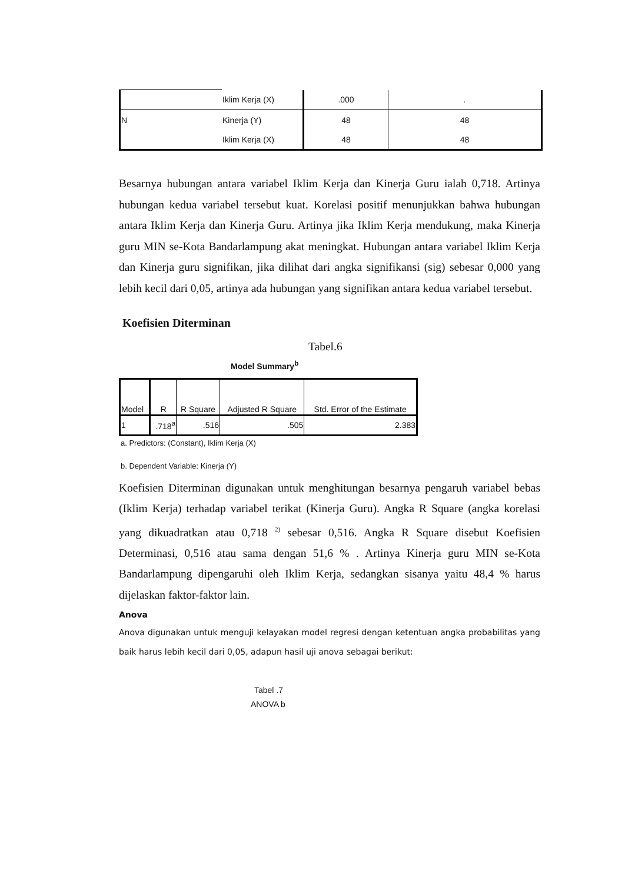| | Iklim Kerja (X) | .000 | . |
| N | Kinerja (Y) | 48 | 48 |
| | Iklim Kerja (X) | 48 | 48 |
Besarnya hubungan antara variabel Iklim Kerja dan Kinerja Guru ialah 0,718. Artinya hubungan kedua variabel tersebut kuat. Korelasi positif menunjukkan bahwa hubungan antara Iklim Kerja dan Kinerja Guru. Artinya jika Iklim Kerja mendukung, maka Kinerja guru MIN se-Kota Bandarlampung akat meningkat. Hubungan antara variabel Iklim Kerja dan Kinerja guru signifikan, jika dilihat dari angka signifikansi (sig) sebesar 0,000 yang lebih kecil dari 0,05, artinya ada hubungan yang signifikan antara kedua variabel tersebut.
Koefisien Diterminan
Tabel.6
Model Summary<sup>b</sup>
| Model | R | R Square | Adjusted R Square | Std. Error of the Estimate |
| --- | --- | --- | --- | --- |
| 1 | .718<sup>a</sup> | .516 | .505 | 2.383 |
a. Predictors: (Constant), Iklim Kerja (X)
b. Dependent Variable: Kinerja (Y)
Koefisien Diterminan digunakan untuk menghitungan besarnya pengaruh variabel bebas (Iklim Kerja) terhadap variabel terikat (Kinerja Guru). Angka R Square (angka korelasi yang dikuadratkan atau 0,718 <sup>2)</sup> sebesar 0,516. Angka R Square disebut Koefisien Determinasi, 0,516 atau sama dengan 51,6 % . Artinya Kinerja guru MIN se-Kota Bandarlampung dipengaruhi oleh Iklim Kerja, sedangkan sisanya yaitu 48,4 % harus dijelaskan faktor-faktor lain.
Anova
Anova digunakan untuk menguji kelayakan model regresi dengan ketentuan angka probabilitas yang baik harus lebih kecil dari 0,05, adapun hasil uji anova sebagai berikut:
Tabel .7
ANOVA b